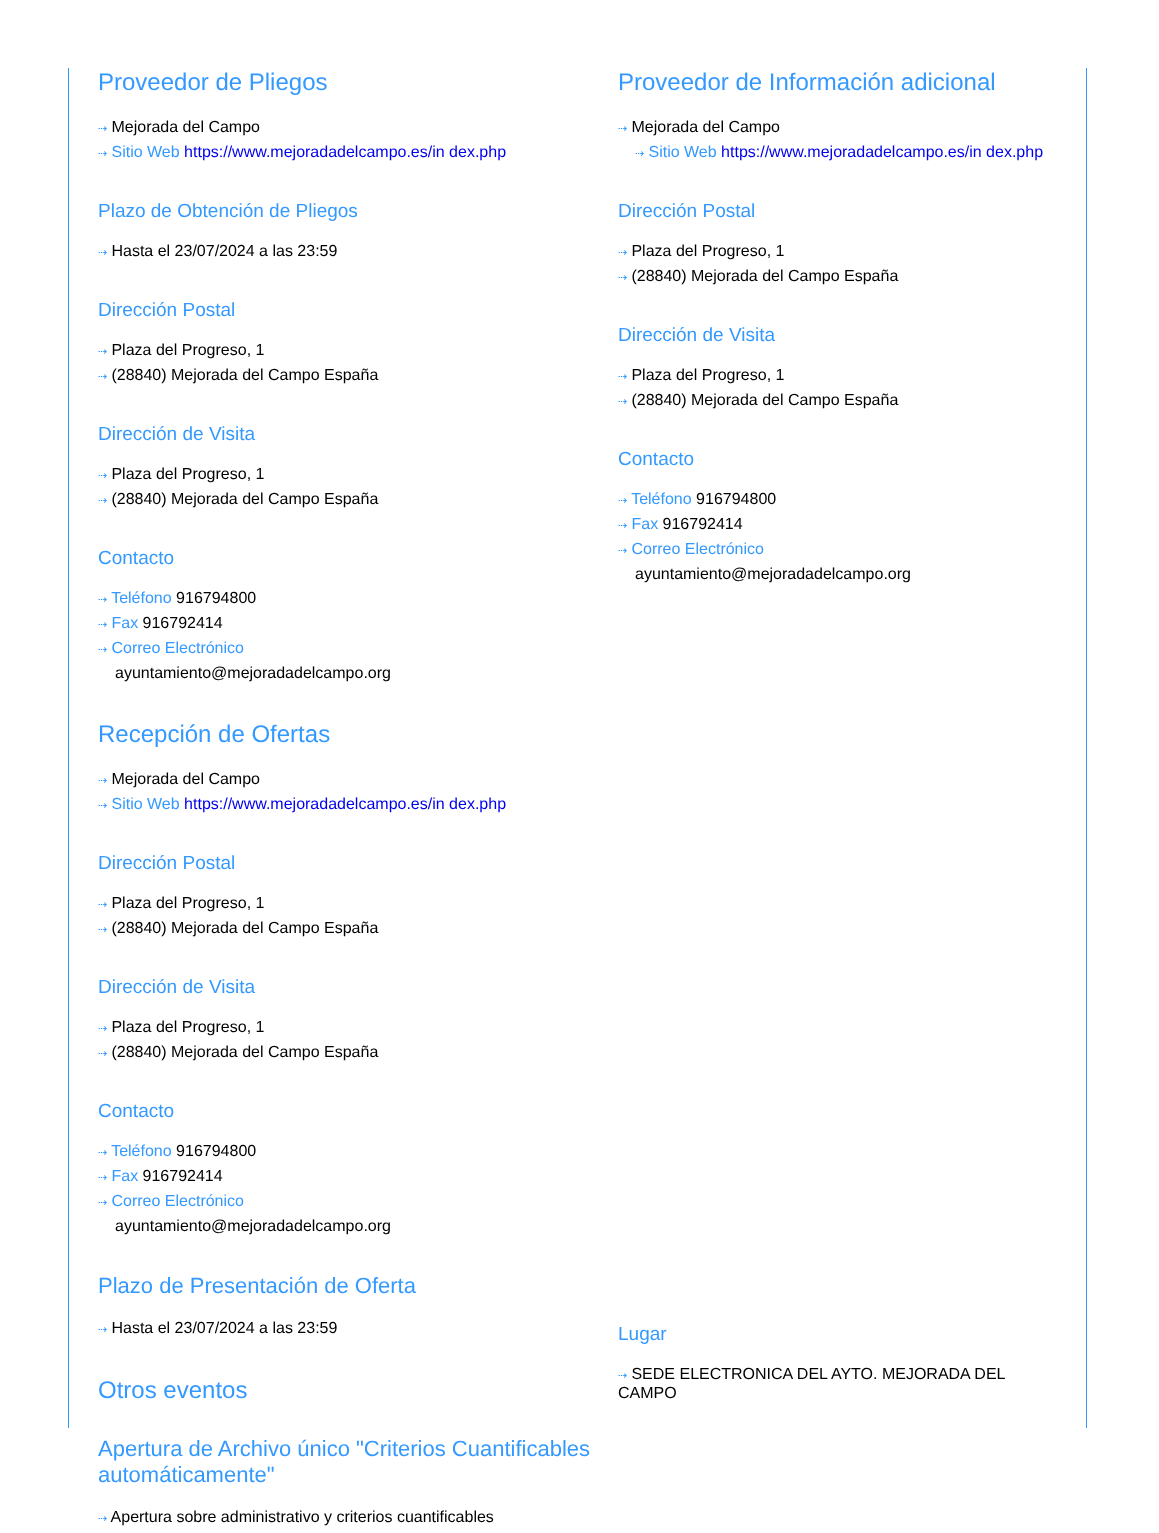Proveedor de Pliegos
⇢ Mejorada del Campo
⇢ Sitio Web https://www.mejoradadelcampo.es/in dex.php
Plazo de Obtención de Pliegos
⇢ Hasta el 23/07/2024 a las 23:59
Dirección Postal
⇢ Plaza del Progreso, 1
⇢ (28840) Mejorada del Campo España
Dirección de Visita
⇢ Plaza del Progreso, 1
⇢ (28840) Mejorada del Campo España
Contacto
⇢ Teléfono 916794800
⇢ Fax 916792414
⇢ Correo Electrónico
ayuntamiento@mejoradadelcampo.org
Recepción de Ofertas
⇢ Mejorada del Campo
⇢ Sitio Web https://www.mejoradadelcampo.es/in dex.php
Dirección Postal
⇢ Plaza del Progreso, 1
⇢ (28840) Mejorada del Campo España
Dirección de Visita
⇢ Plaza del Progreso, 1
⇢ (28840) Mejorada del Campo España
Contacto
⇢ Teléfono 916794800
⇢ Fax 916792414
⇢ Correo Electrónico
ayuntamiento@mejoradadelcampo.org
Plazo de Presentación de Oferta
⇢ Hasta el 23/07/2024 a las 23:59
Otros eventos
Apertura de Archivo único "Criterios Cuantificables automáticamente"
⇢ Apertura sobre administrativo y criterios cuantificables
Proveedor de Información adicional
⇢ Mejorada del Campo
⇢ Sitio Web https://www.mejoradadelcampo.es/in dex.php
Dirección Postal
⇢ Plaza del Progreso, 1
⇢ (28840) Mejorada del Campo España
Dirección de Visita
⇢ Plaza del Progreso, 1
⇢ (28840) Mejorada del Campo España
Contacto
⇢ Teléfono 916794800
⇢ Fax 916792414
⇢ Correo Electrónico
ayuntamiento@mejoradadelcampo.org
Lugar
⇢ SEDE ELECTRONICA DEL AYTO. MEJORADA DEL CAMPO